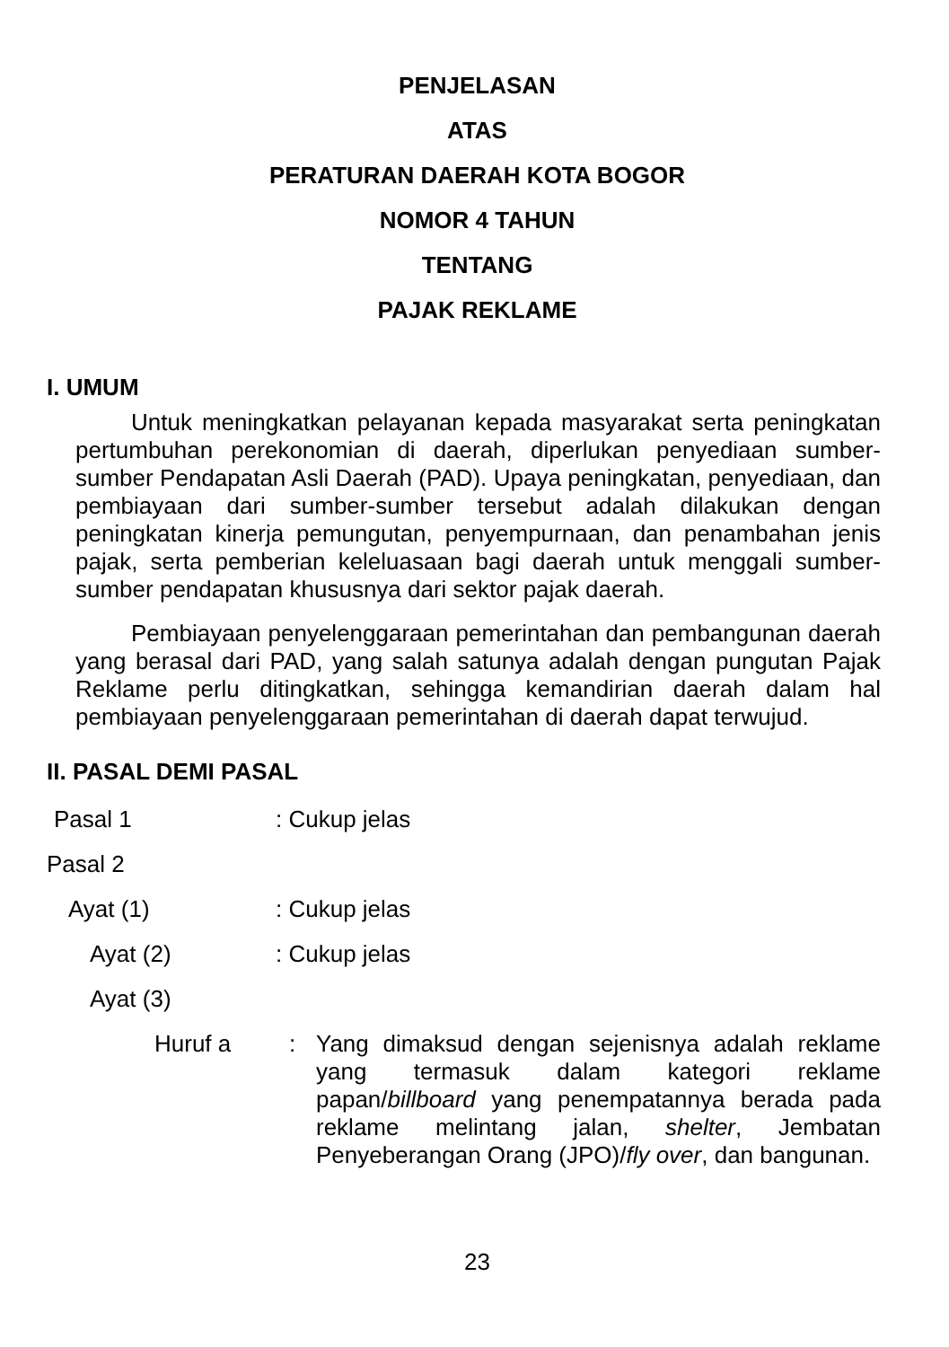PENJELASAN
ATAS
PERATURAN DAERAH KOTA BOGOR
NOMOR 4 TAHUN
TENTANG
PAJAK REKLAME
I. UMUM
Untuk meningkatkan pelayanan kepada masyarakat serta peningkatan pertumbuhan perekonomian di daerah, diperlukan penyediaan sumber-sumber Pendapatan Asli Daerah (PAD). Upaya peningkatan, penyediaan, dan pembiayaan dari sumber-sumber tersebut adalah dilakukan dengan peningkatan kinerja pemungutan, penyempurnaan, dan penambahan jenis pajak, serta pemberian keleluasaan bagi daerah untuk menggali sumber-sumber pendapatan khususnya dari sektor pajak daerah.
Pembiayaan penyelenggaraan pemerintahan dan pembangunan daerah yang berasal dari PAD, yang salah satunya adalah dengan pungutan Pajak Reklame perlu ditingkatkan, sehingga kemandirian daerah dalam hal pembiayaan penyelenggaraan pemerintahan di daerah dapat terwujud.
II. PASAL DEMI PASAL
Pasal 1: Cukup jelas
Pasal 2
Ayat (1): Cukup jelas
Ayat (2): Cukup jelas
Ayat (3)
Huruf a: Yang dimaksud dengan sejenisnya adalah reklame yang termasuk dalam kategori reklame papan/billboard yang penempatannya berada pada reklame melintang jalan, shelter, Jembatan Penyeberangan Orang (JPO)/fly over, dan bangunan.
23